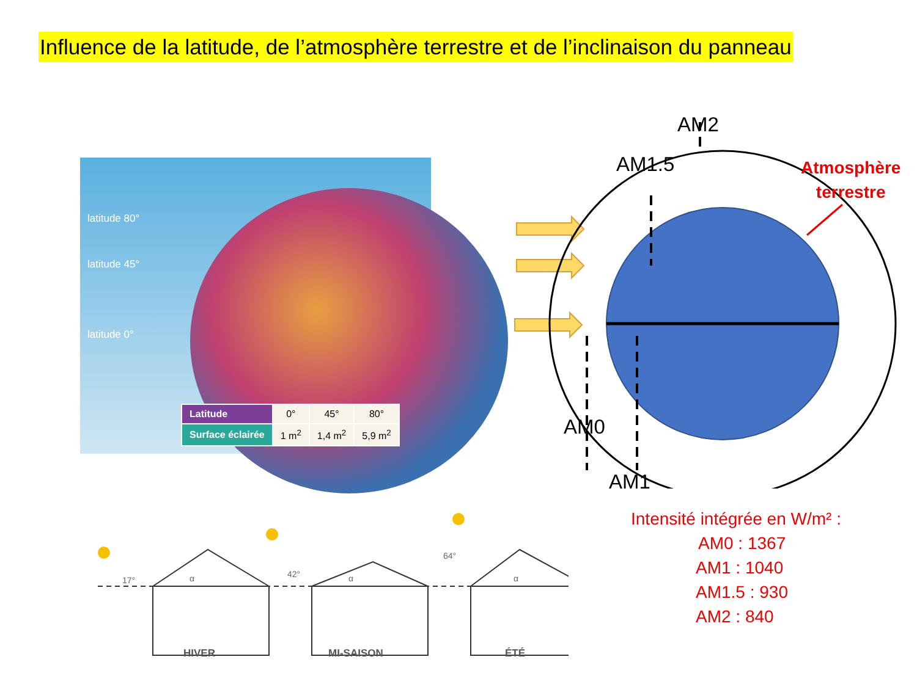Influence de la latitude, de l’atmosphère terrestre et de l’inclinaison du panneau
latitude 80°
latitude 45°
latitude 0°
| Latitude | 0° | 45° | 80° |
| Surface éclairée | 1 m<sup>2</sup> | 1,4 m<sup>2</sup> | 5,9 m<sup>2</sup> |
AM2
AM1.5
AM0
AM1
Atmosphère
terrestre
Intensité intégrée en W/m² :
AM0 : 1367
AM1 : 1040
AM1.5 : 930
AM2 : 840
17°
42°
64°
α
α
α
HIVER MI-SAISON ÉTÉ